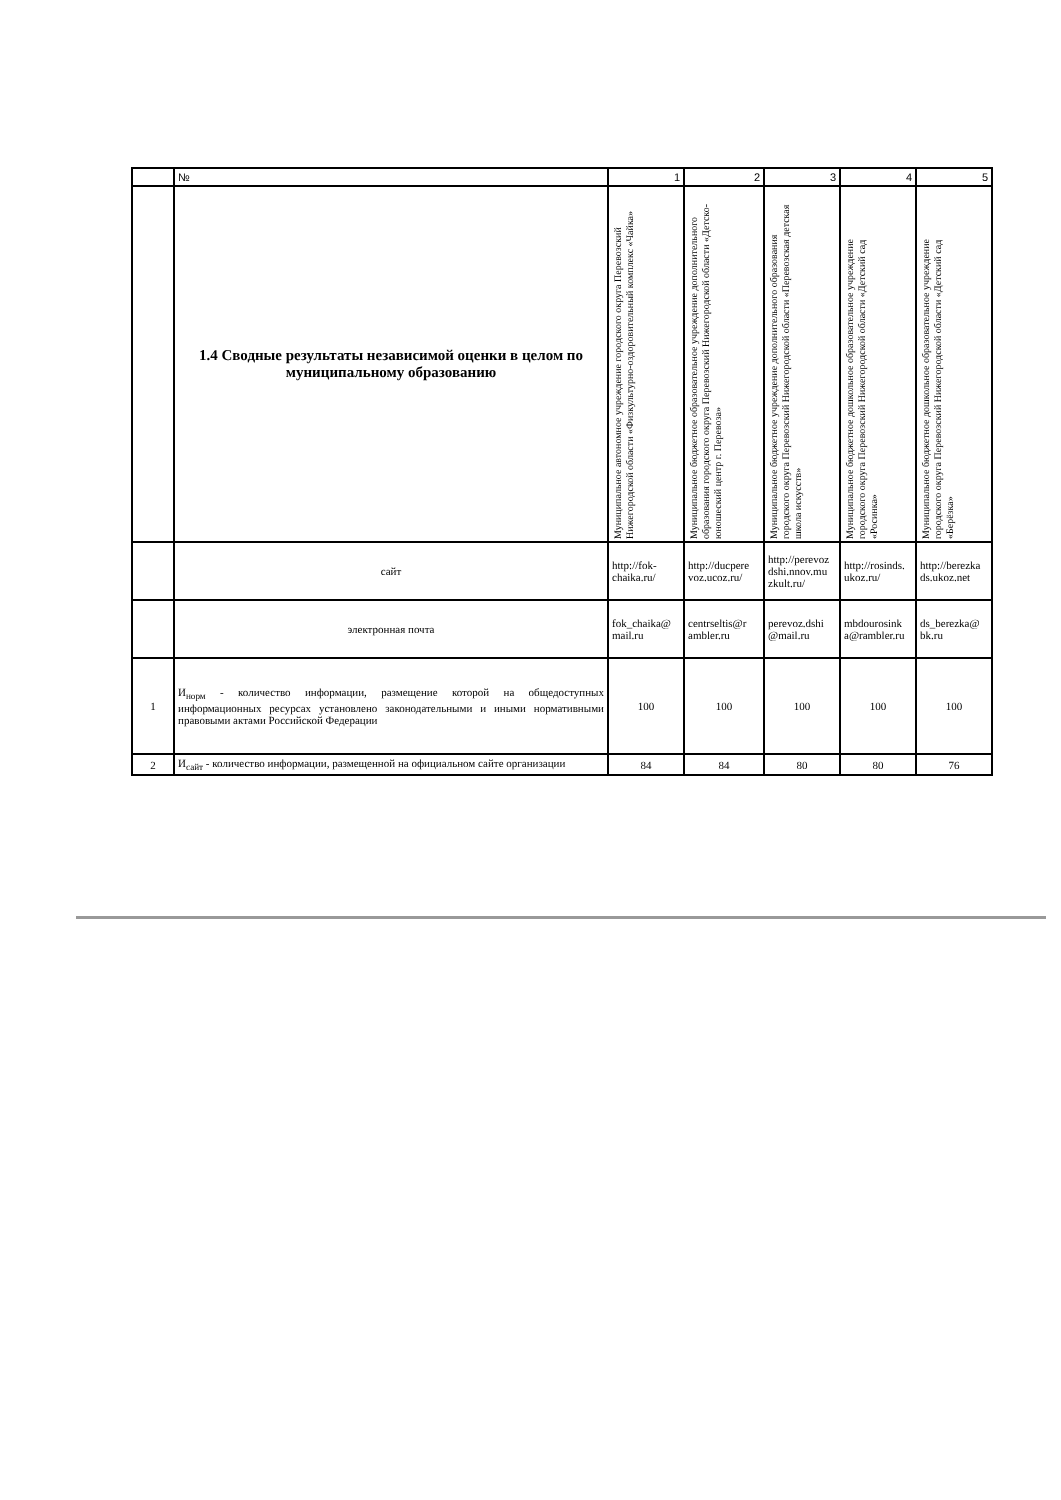| | № | 1 | 2 | 3 | 4 | 5 |
| | 1.4 Сводные результаты независимой оценки в целом по муниципальному образованию | Муниципальное автономное учреждение городского округа Перевозский Нижегородской области «Физкультурно-оздоровительный комплекс «Чайка» | Муниципальное бюджетное образовательное учреждение дополнительного образования городского округа Перевозский Нижегородской области «Детско-юношеский центр г. Перевоза» | Муниципальное бюджетное учреждение дополнительного образования городского округа Перевозский Нижегородской области «Перевозская детская школа искусств» | Муниципальное бюджетное дошкольное образовательное учреждение городского округа Перевозский Нижегородской области «Детский сад «Росинка» | Муниципальное бюджетное дошкольное образовательное учреждение городского округа Перевозский Нижегородской области «Детский сад «Берёзка» |
| | сайт | http://fok-chaika.ru/ | http://ducpere voz.ucoz.ru/ | http://perevoz dshi.nnov.mu zkult.ru/ | http://rosinds. ukoz.ru/ | http://berezka ds.ukoz.net |
| | электронная почта | fok_chaika@ mail.ru | centrseltis@r ambler.ru | perevoz.dshi @mail.ru | mbdourosink a@rambler.ru | ds_berezka@ bk.ru |
| 1 | И<sub>норм</sub> - количество информации, размещение которой на общедоступных информационных ресурсах установлено законодательными и иными нормативными правовыми актами Российской Федерации | 100 | 100 | 100 | 100 | 100 |
| 2 | И<sub>сайт</sub> - количество информации, размещенной на официальном сайте организации | 84 | 84 | 80 | 80 | 76 |